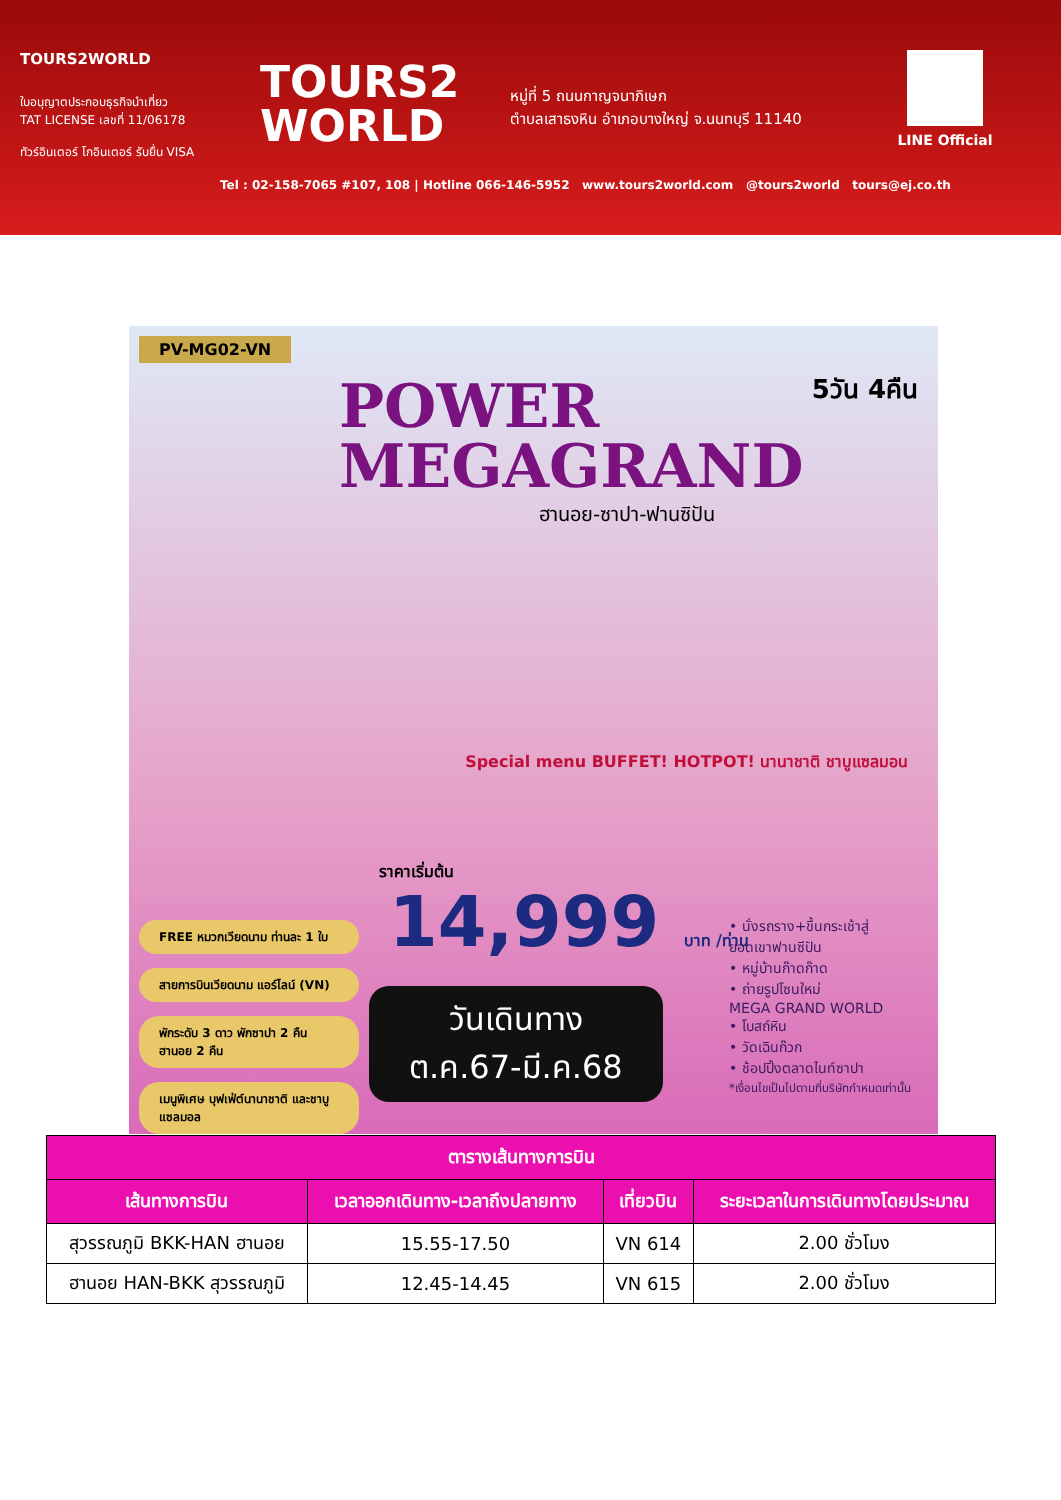TOURS2WORLD
ใบอนุญาตประกอบธุรกิจนำเที่ยว
TAT LICENSE เลขที่ 11/06178
ทัวร์อินเตอร์ โกอินเตอร์ รับยื่น VISA
TOURS2
WORLD
หมู่ที่ 5 ถนนกาญจนาภิเษก
ตำบลเสาธงหิน อำเภอบางใหญ่ จ.นนทบุรี 11140
LINE Official
Tel : 02-158-7065 #107, 108 | Hotline 066-146-5952 www.tours2world.com @tours2world tours@ej.co.th
PV-MG02-VN
POWER
MEGAGRAND
ฮานอย-ซาปา-ฟานซิปัน
5วัน 4คืน
Special menu BUFFET! HOTPOT! นานาชาติ ชาบูแซลมอน
ราคาเริ่มต้น
14,999 บาท /ท่าน
วันเดินทาง
ต.ค.67-มี.ค.68
FREE หมวกเวียดนาม ท่านละ 1 ใบ
สายการบินเวียดนาม แอร์ไลน์ (VN)
พักระดับ 3 ดาว พักซาปา 2 คืน ฮานอย 2 คืน
เมนูพิเศษ บุฟเฟ่ต์นานาชาติ และชาบูแซลมอล
• นั่งรถราง+ขึ้นกระเช้าสู่
ยอดเขาฟานซีปัน
• หมู่บ้านก๊าดก๊าด
• ถ่ายรูปโซนใหม่
MEGA GRAND WORLD
• โบสถ์หิน
• วัดเฉินก๊วก
• ช้อปปิ้งตลาดไนท์ซาปา
*เงื่อนไขเป็นไปตามที่บริษัทกำหนดเท่านั้น
| ตารางเส้นทางการบิน | | | |
| --- | --- | --- | --- |
| เส้นทางการบิน | เวลาออกเดินทาง-เวลาถึงปลายทาง | เที่ยวบิน | ระยะเวลาในการเดินทางโดยประมาณ |
| สุวรรณภูมิ BKK-HAN ฮานอย | 15.55-17.50 | VN 614 | 2.00 ชั่วโมง |
| ฮานอย HAN-BKK สุวรรณภูมิ | 12.45-14.45 | VN 615 | 2.00 ชั่วโมง |